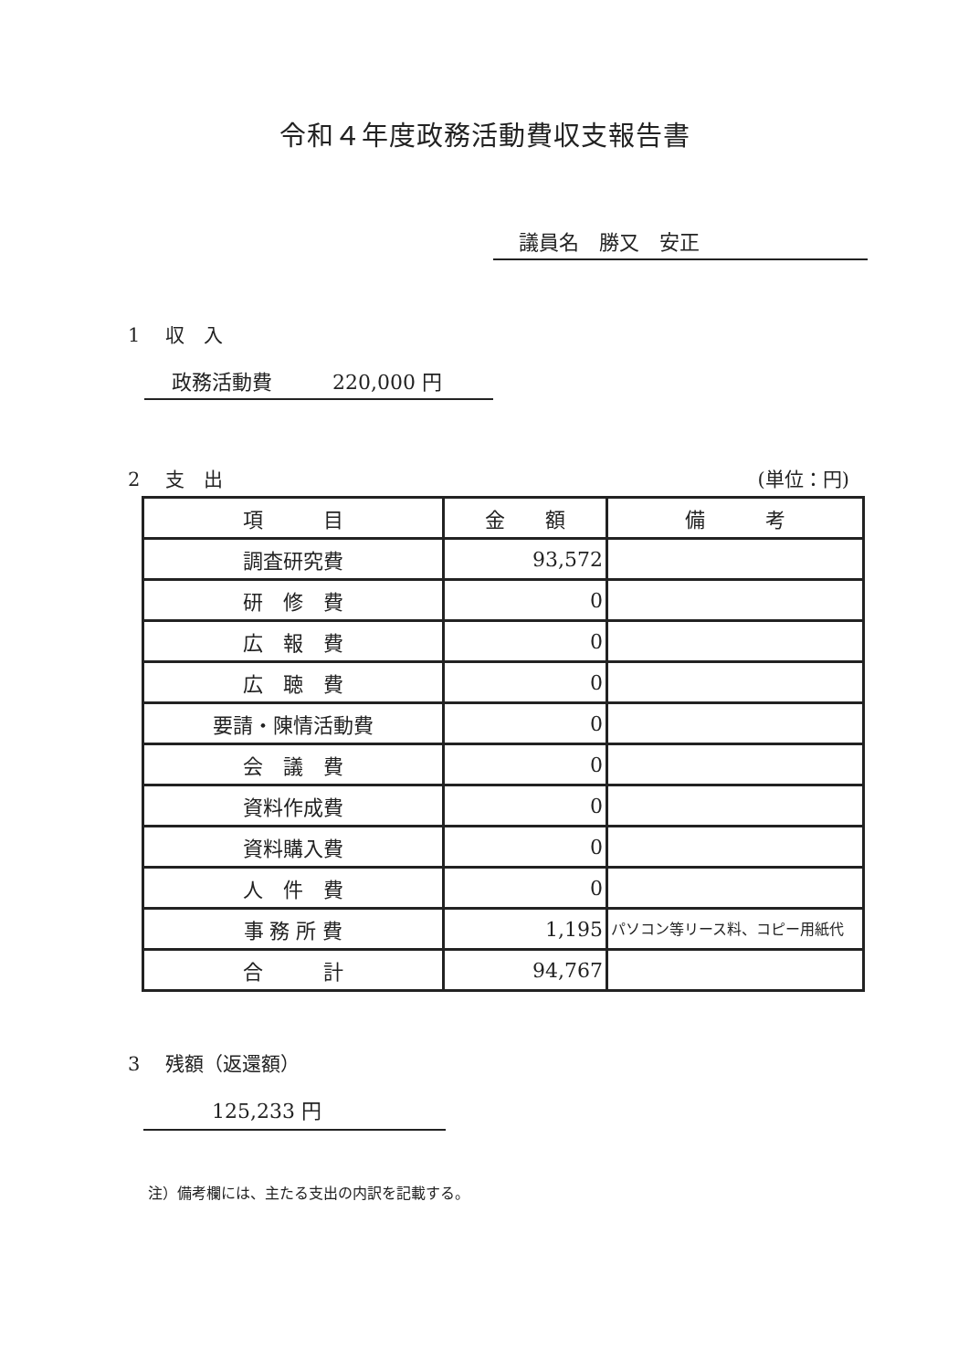令和４年度政務活動費収支報告書
議員名　勝又　安正
1　 収　入
政務活動費　　　220,000 円
2　 支　出 (単位：円)
| 項 目 | 金 額 | 備 考 |
| --- | --- | --- |
| 調査研究費 | 93,572 | |
| 研 修 費 | 0 | |
| 広 報 費 | 0 | |
| 広 聴 費 | 0 | |
| 要請・陳情活動費 | 0 | |
| 会 議 費 | 0 | |
| 資料作成費 | 0 | |
| 資料購入費 | 0 | |
| 人 件 費 | 0 | |
| 事 務 所 費 | 1,195 | パソコン等リース料、コピー用紙代 |
| 合 計 | 94,767 | |
3　 残額（返還額）
125,233 円
注）備考欄には、主たる支出の内訳を記載する。